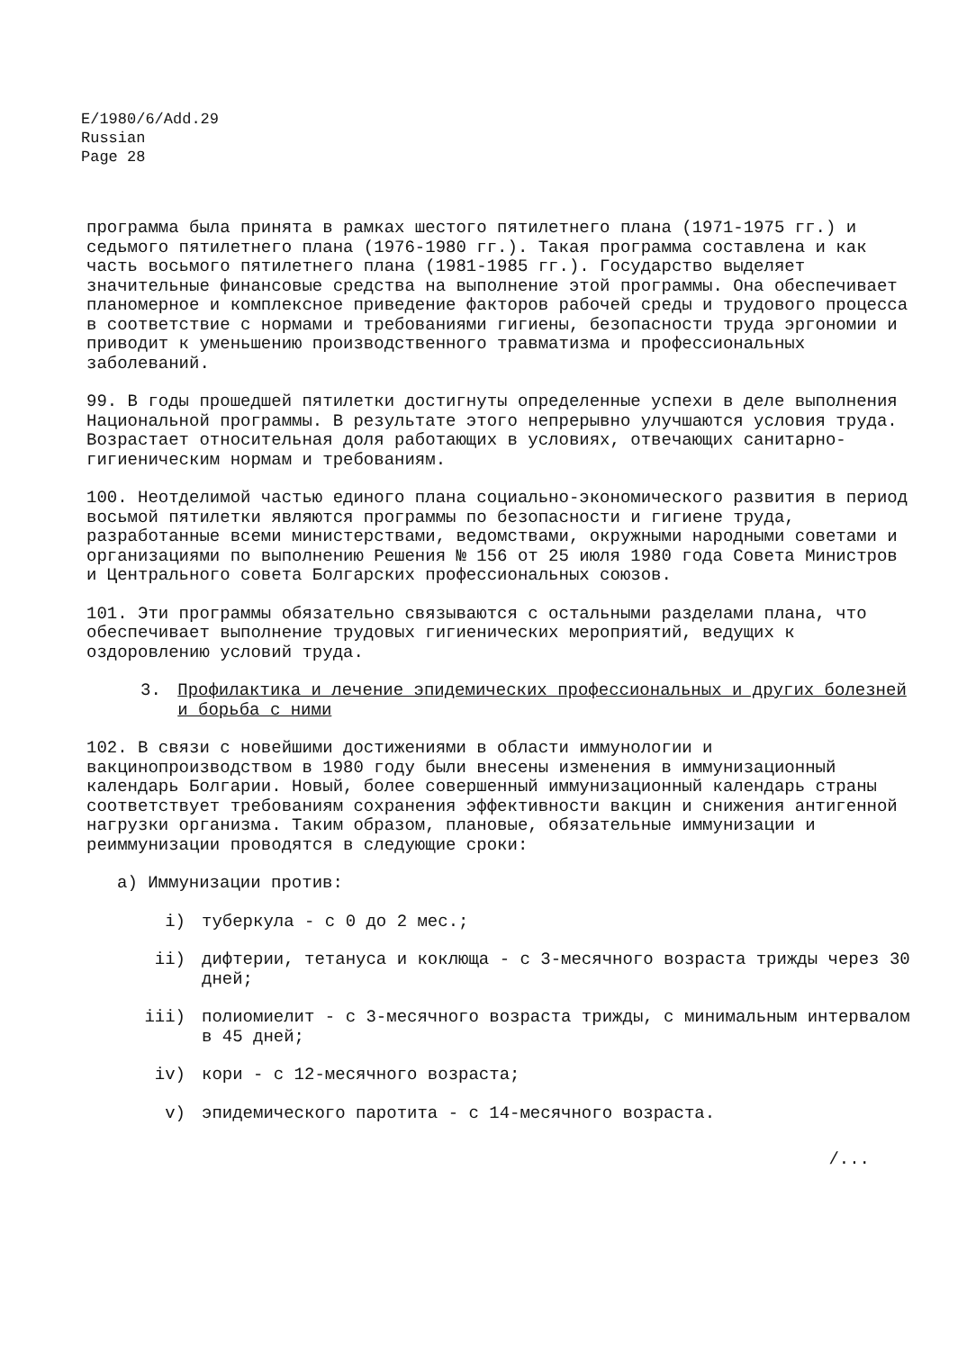E/1980/6/Add.29
Russian
Page 28
программа была принята в рамках шестого пятилетнего плана (1971-1975 гг.) и седьмого пятилетнего плана (1976-1980 гг.). Такая программа составлена и как часть восьмого пятилетнего плана (1981-1985 гг.). Государство выделяет значительные финансовые средства на выполнение этой программы. Она обеспечивает планомерное и комплексное приведение факторов рабочей среды и трудового процесса в соответствие с нормами и требованиями гигиены, безопасности труда эргономии и приводит к уменьшению производственного травматизма и профессиональных заболеваний.
99. В годы прошедшей пятилетки достигнуты определенные успехи в деле выполнения Национальной программы. В результате этого непрерывно улучшаются условия труда. Возрастает относительная доля работающих в условиях, отвечающих санитарно-гигиеническим нормам и требованиям.
100. Неотделимой частью единого плана социально-экономического развития в период восьмой пятилетки являются программы по безопасности и гигиене труда, разработанные всеми министерствами, ведомствами, окружными народными советами и организациями по выполнению Решения № 156 от 25 июля 1980 года Совета Министров и Центрального совета Болгарских профессиональных союзов.
101. Эти программы обязательно связываются с остальными разделами плана, что обеспечивает выполнение трудовых гигиенических мероприятий, ведущих к оздоровлению условий труда.
3. Профилактика и лечение эпидемических профессиональных и других болезней и борьба с ними
102. В связи с новейшими достижениями в области иммунологии и вакцинопроизводством в 1980 году были внесены изменения в иммунизационный календарь Болгарии. Новый, более совершенный иммунизационный календарь страны соответствует требованиям сохранения эффективности вакцин и снижения антигенной нагрузки организма. Таким образом, плановые, обязательные иммунизации и реиммунизации проводятся в следующие сроки:
а) Иммунизации против:
i) туберкула - с 0 до 2 мес.;
ii) дифтерии, тетануса и коклюща - с 3-месячного возраста трижды через 30 дней;
iii) полиомиелит - с 3-месячного возраста трижды, с минимальным интервалом в 45 дней;
iv) кори - с 12-месячного возраста;
v) эпидемического паротита - с 14-месячного возраста.
/...